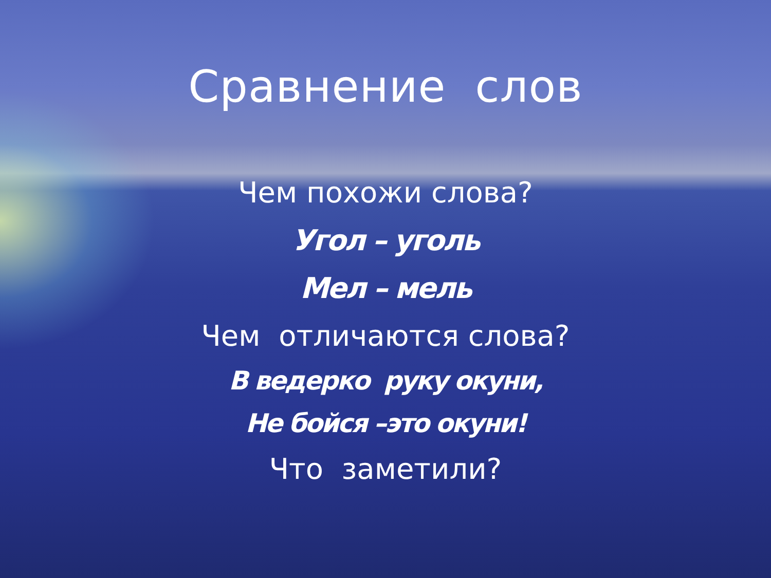Сравнение слов
Чем похожи слова?
Угол – уголь
Мел – мель
Чем отличаются слова?
В ведерко руку окуни,
Не бойся –это окуни!
Что заметили?